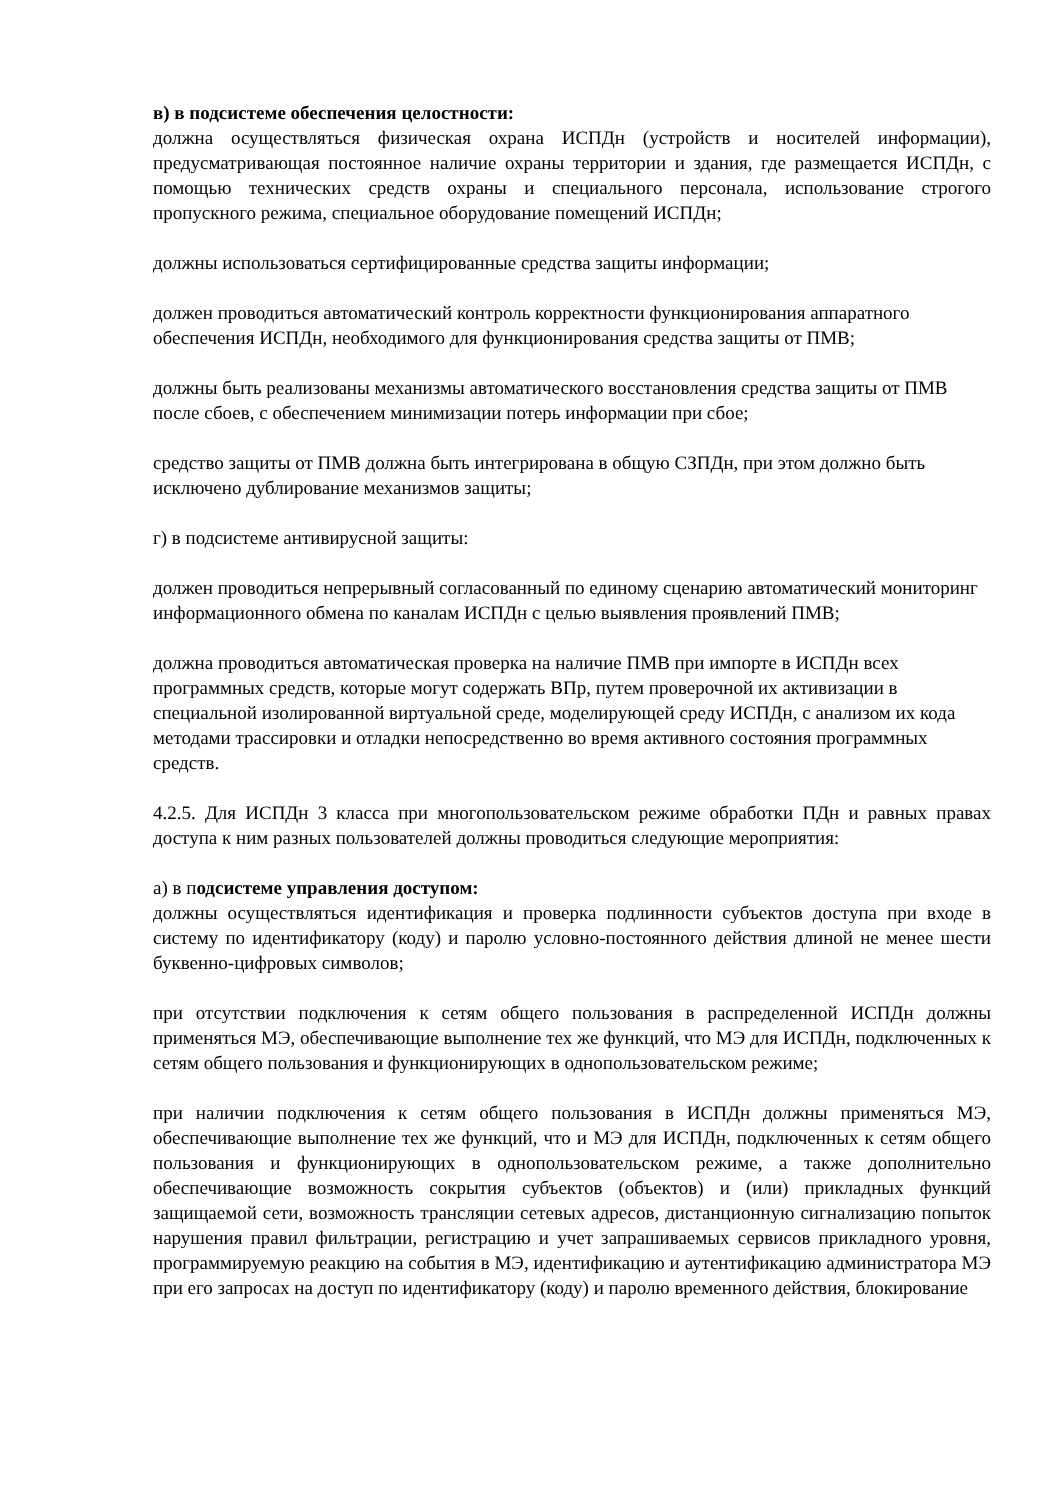в) в подсистеме обеспечения целостности:
должна осуществляться физическая охрана ИСПДн (устройств и носителей информации), предусматривающая постоянное наличие охраны территории и здания, где размещается ИСПДн, с помощью технических средств охраны и специального персонала, использование строгого пропускного режима, специальное оборудование помещений ИСПДн;
должны использоваться сертифицированные средства защиты информации;
должен проводиться автоматический контроль корректности функционирования аппаратного обеспечения ИСПДн, необходимого для функционирования средства защиты от ПМВ;
должны быть реализованы механизмы автоматического восстановления средства защиты от ПМВ после сбоев, с обеспечением минимизации потерь информации при сбое;
средство защиты от ПМВ должна быть интегрирована в общую СЗПДн, при этом должно быть исключено дублирование механизмов защиты;
г) в подсистеме антивирусной защиты:
должен проводиться непрерывный согласованный по единому сценарию автоматический мониторинг информационного обмена по каналам ИСПДн с целью выявления проявлений ПМВ;
должна проводиться автоматическая проверка на наличие ПМВ при импорте в ИСПДн всех программных средств, которые могут содержать ВПр, путем проверочной их активизации в специальной изолированной виртуальной среде, моделирующей среду ИСПДн, с анализом их кода методами трассировки и отладки непосредственно во время активного состояния программных средств.
4.2.5. Для ИСПДн 3 класса при многопользовательском режиме обработки ПДн и равных правах доступа к ним разных пользователей должны проводиться следующие мероприятия:
а) в подсистеме управления доступом:
должны осуществляться идентификация и проверка подлинности субъектов доступа при входе в систему по идентификатору (коду) и паролю условно-постоянного действия длиной не менее шести буквенно-цифровых символов;
при отсутствии подключения к сетям общего пользования в распределенной ИСПДн должны применяться МЭ, обеспечивающие выполнение тех же функций, что МЭ для ИСПДн, подключенных к сетям общего пользования и функционирующих в однопользовательском режиме;
при наличии подключения к сетям общего пользования в ИСПДн должны применяться МЭ, обеспечивающие выполнение тех же функций, что и МЭ для ИСПДн, подключенных к сетям общего пользования и функционирующих в однопользовательском режиме, а также дополнительно обеспечивающие возможность сокрытия субъектов (объектов) и (или) прикладных функций защищаемой сети, возможность трансляции сетевых адресов, дистанционную сигнализацию попыток нарушения правил фильтрации, регистрацию и учет запрашиваемых сервисов прикладного уровня, программируемую реакцию на события в МЭ, идентификацию и аутентификацию администратора МЭ при его запросах на доступ по идентификатору (коду) и паролю временного действия, блокирование